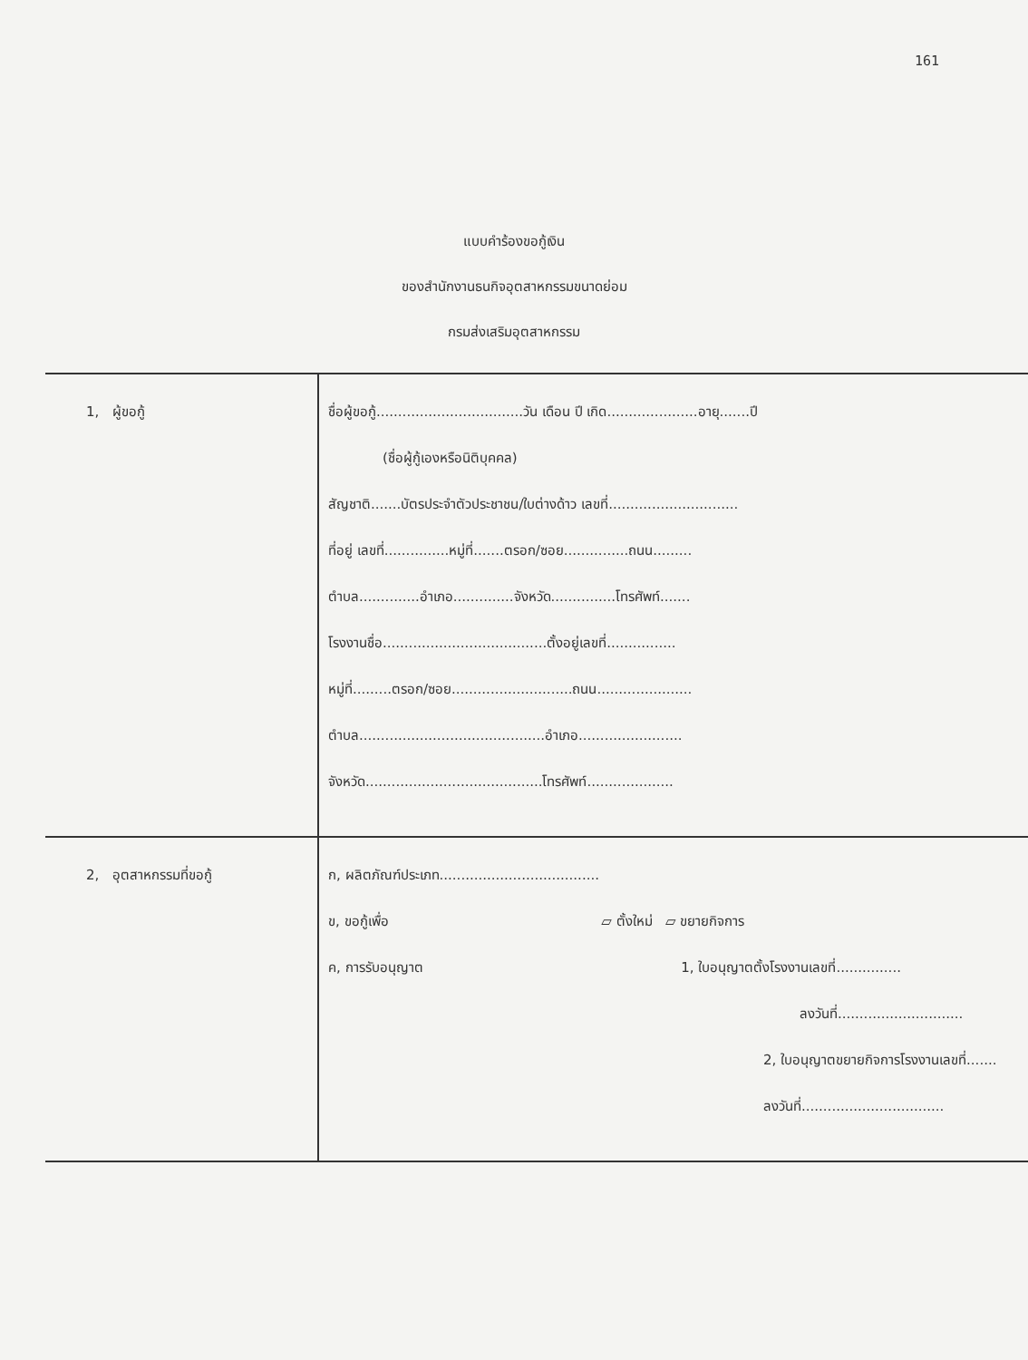161
แบบคำร้องขอกู้เงิน
ของสำนักงานธนกิจอุตสาหกรรมขนาดย่อม
กรมส่งเสริมอุตสาหกรรม
| 1, ผู้ขอกู้ | ชื่อผู้ขอกู้..................................วัน เดือน ปี เกิด.....................อายุ.......ปี (ชื่อผู้กู้เองหรือนิติบุคคล) สัญชาติ.......บัตรประจำตัวประชาชน/ใบต่างด้าว เลขที่.............................. ที่อยู่ เลขที่...............หมู่ที่.......ตรอก/ซอย...............ถนน......... ตำบล..............อำเภอ..............จังหวัด...............โทรศัพท์....... โรงงานชื่อ......................................ตั้งอยู่เลขที่................ หมู่ที่.........ตรอก/ซอย............................ถนน...................... ตำบล...........................................อำเภอ........................ จังหวัด.........................................โทรศัพท์.................... |
| 2, อุตสาหกรรมที่ขอกู้ | ก, ผลิตภัณฑ์ประเภท..................................... ข, ขอกู้เพื่อ ▱ ตั้งใหม่ ▱ ขยายกิจการ ค, การรับอนุญาต 1, ใบอนุญาตตั้งโรงงานเลขที่............... ลงวันที่............................. 2, ใบอนุญาตขยายกิจการโรงงานเลขที่....... ลงวันที่................................. |